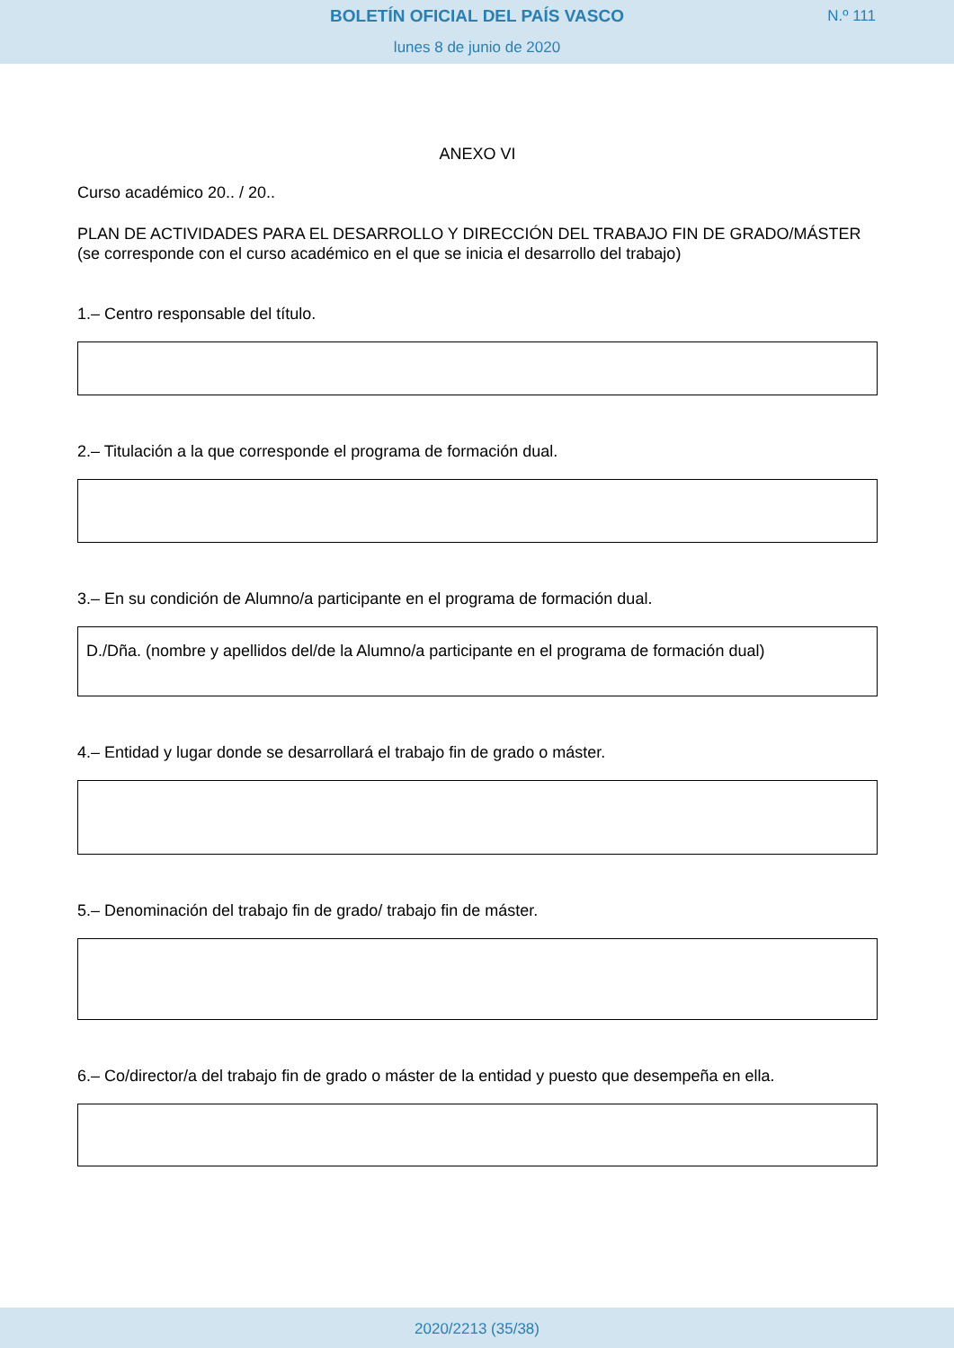BOLETÍN OFICIAL DEL PAÍS VASCO
N.º 111
lunes 8 de junio de 2020
ANEXO VI
Curso académico 20.. / 20..
PLAN DE ACTIVIDADES PARA EL DESARROLLO Y DIRECCIÓN DEL TRABAJO FIN DE GRADO/MÁSTER
(se corresponde con el curso académico en el que se inicia el desarrollo del trabajo)
1.– Centro responsable del título.
2.– Titulación a la que corresponde el programa de formación dual.
3.– En su condición de Alumno/a participante en el programa de formación dual.
D./Dña. (nombre y apellidos del/de la Alumno/a participante en el programa de formación dual)
4.– Entidad y lugar donde se desarrollará el trabajo fin de grado o máster.
5.– Denominación del trabajo fin de grado/ trabajo fin de máster.
6.– Co/director/a del trabajo fin de grado o máster de la entidad y puesto que desempeña en ella.
2020/2213 (35/38)